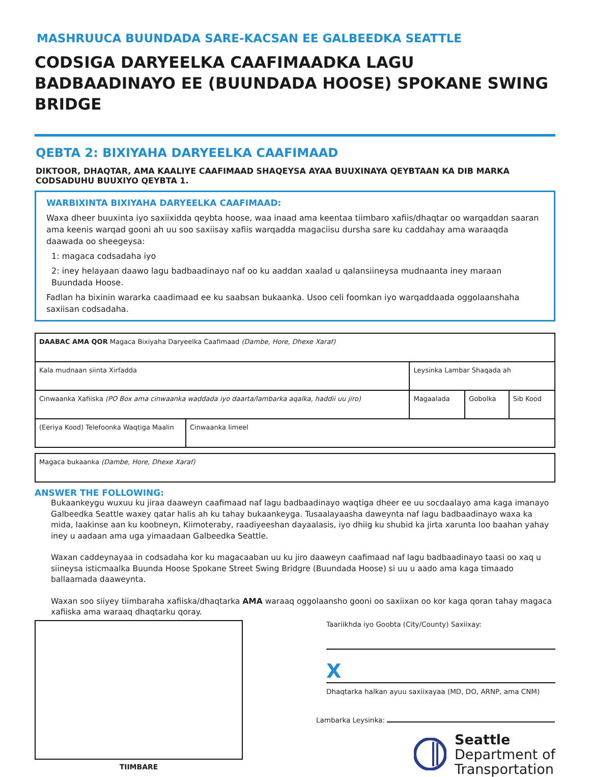MASHRUUCA BUUNDADA SARE-KACSAN EE GALBEEDKA SEATTLE
CODSIGA DARYEELKA CAAFIMAADKA LAGU BADBAADINAYO EE (BUUNDADA HOOSE) SPOKANE SWING BRIDGE
QEBTA 2: BIXIYAHA DARYEELKA CAAFIMAAD
DIKTOOR, DHAQTAR, AMA KAALIYE CAAFIMAAD SHAQEYSA AYAA BUUXINAYA QEYBTAAN KA DIB MARKA CODSADUHU BUUXIYO QEYBTA 1.
WARBIXINTA BIXIYAHA DARYEELKA CAAFIMAAD:
Waxa dheer buuxinta iyo saxiixidda qeybta hoose, waa inaad ama keentaa tiimbaro xafiis/dhaqtar oo warqaddan saaran ama keenis warqad gooni ah uu soo saxiisay xafiis warqadda magaciisu dursha sare ku caddahay ama waraaqda daawada oo sheegeysa:
1: magaca codsadaha iyo
2: iney helayaan daawo lagu badbaadinayo naf oo ku aaddan xaalad u qalansiineysa mudnaanta iney maraan Buundada Hoose.
Fadlan ha bixinin wararka caadimaad ee ku saabsan bukaanka. Usoo celi foomkan iyo warqaddaada oggolaanshaha saxiisan codsadaha.
| DAABAC AMA QOR Magaca Bixiyaha Daryeelka Caafimaad (Dambe, Hore, Dhexe Xaraf) | | | | |
| Kala mudnaan siinta Xirfadda | | Leysinka Lambar Shaqada ah | | |
| Cinwaanka Xafiiska (PO Box ama cinwaanka waddada iyo daarta/lambarka aqalka, haddii uu jiro) | | Magaalada | Gobolka | Sib Kood |
| (Eeriya Kood) Telefoonka Waqtiga Maalin | Cinwaanka Iimeel | | | |
| Magaca bukaanka (Dambe, Hore, Dhexe Xaraf) |
ANSWER THE FOLLOWING:
Bukaankeygu wuxuu ku jiraa daaweyn caafimaad naf lagu badbaadinayo waqtiga dheer ee uu socdaalayo ama kaga imanayo Galbeedka Seattle waxey qatar halis ah ku tahay bukaankeyga. Tusaalayaasha daweynta naf lagu badbaadinayo waxa ka mida, laakinse aan ku koobneyn, Kiimoteraby, raadiyeeshan dayaalasis, iyo dhiig ku shubid ka jirta xarunta loo baahan yahay iney u aadaan ama uga yimaadaan Galbeedka Seattle.
Waxan caddeynayaa in codsadaha kor ku magacaaban uu ku jiro daaweyn caafimaad naf lagu badbaadinayo taasi oo xaq u siineysa isticmaalka Buunda Hoose Spokane Street Swing Bridgre (Buundada Hoose) si uu u aado ama kaga timaado ballaamada daaweynta.
Waxan soo siiyey tiimbaraha xafiiska/dhaqtarka AMA waraaq oggolaansho gooni oo saxiixan oo kor kaga qoran tahay magaca xafiiska ama waraaq dhaqtarku qoray.
TIIMBARE
Taariikhda iyo Goobta (City/County) Saxiixay:
X
Dhaqtarka halkan ayuu saxiixayaa (MD, DO, ARNP, ama CNM)
Lambarka Leysinka:
Seattle
Department of
Transportation